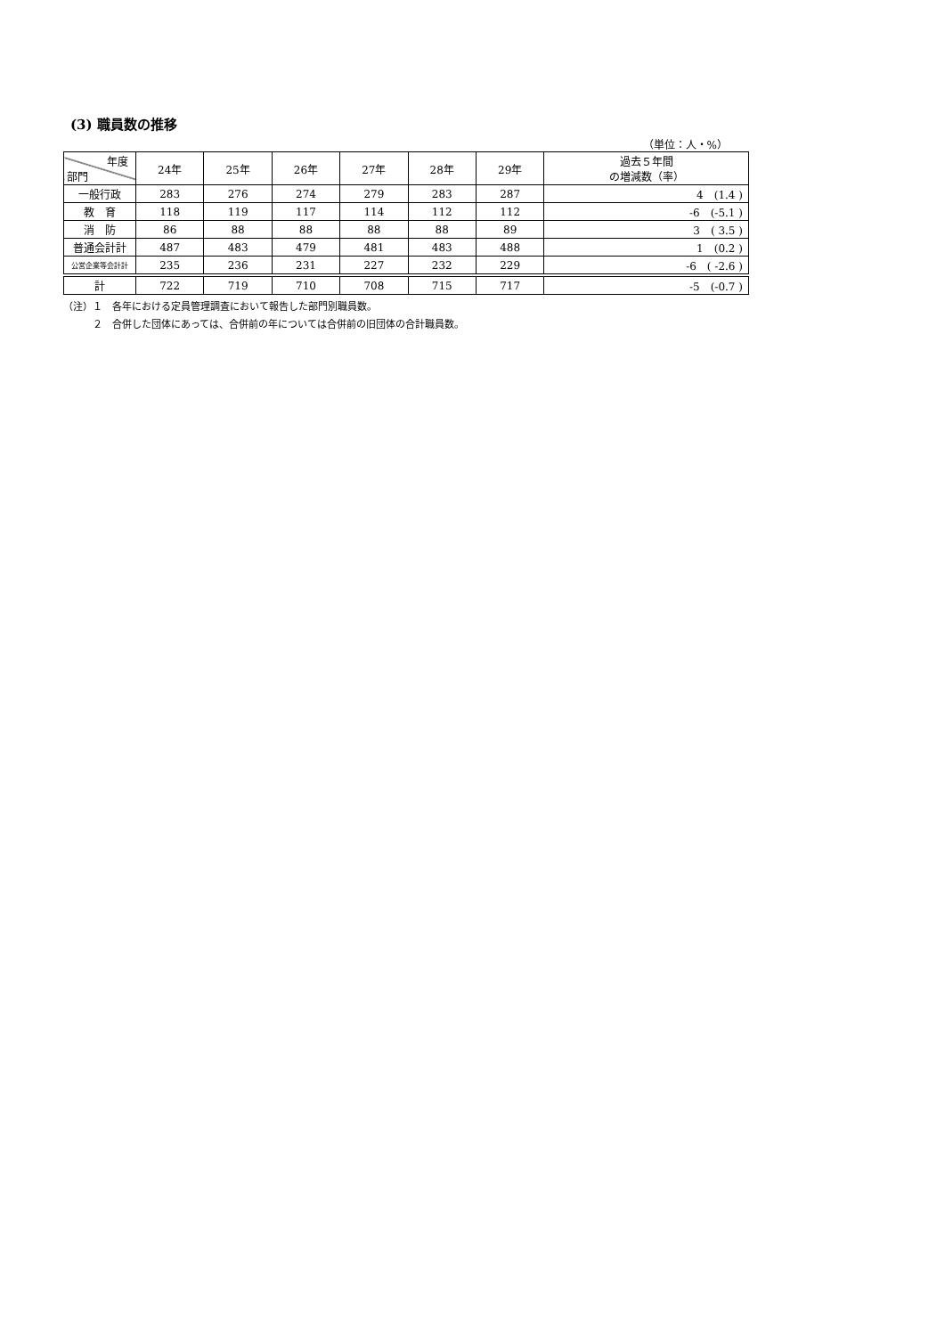(3) 職員数の推移
（単位：人・%）
| 年度 部門 | 24年 | 25年 | 26年 | 27年 | 28年 | 29年 | 過去５年間 の増減数（率） |
| --- | --- | --- | --- | --- | --- | --- | --- |
| 一般行政 | 283 | 276 | 274 | 279 | 283 | 287 | 4 (1.4 ) |
| 教 育 | 118 | 119 | 117 | 114 | 112 | 112 | -6 (-5.1 ) |
| 消 防 | 86 | 88 | 88 | 88 | 88 | 89 | 3 ( 3.5 ) |
| 普通会計計 | 487 | 483 | 479 | 481 | 483 | 488 | 1 (0.2 ) |
| 公営企業等会計計 | 235 | 236 | 231 | 227 | 232 | 229 | -6 ( -2.6 ) |
| 計 | 722 | 719 | 710 | 708 | 715 | 717 | -5 (-0.7 ) |
（注）１　各年における定員管理調査において報告した部門別職員数。
　　　２　合併した団体にあっては、合併前の年については合併前の旧団体の合計職員数。